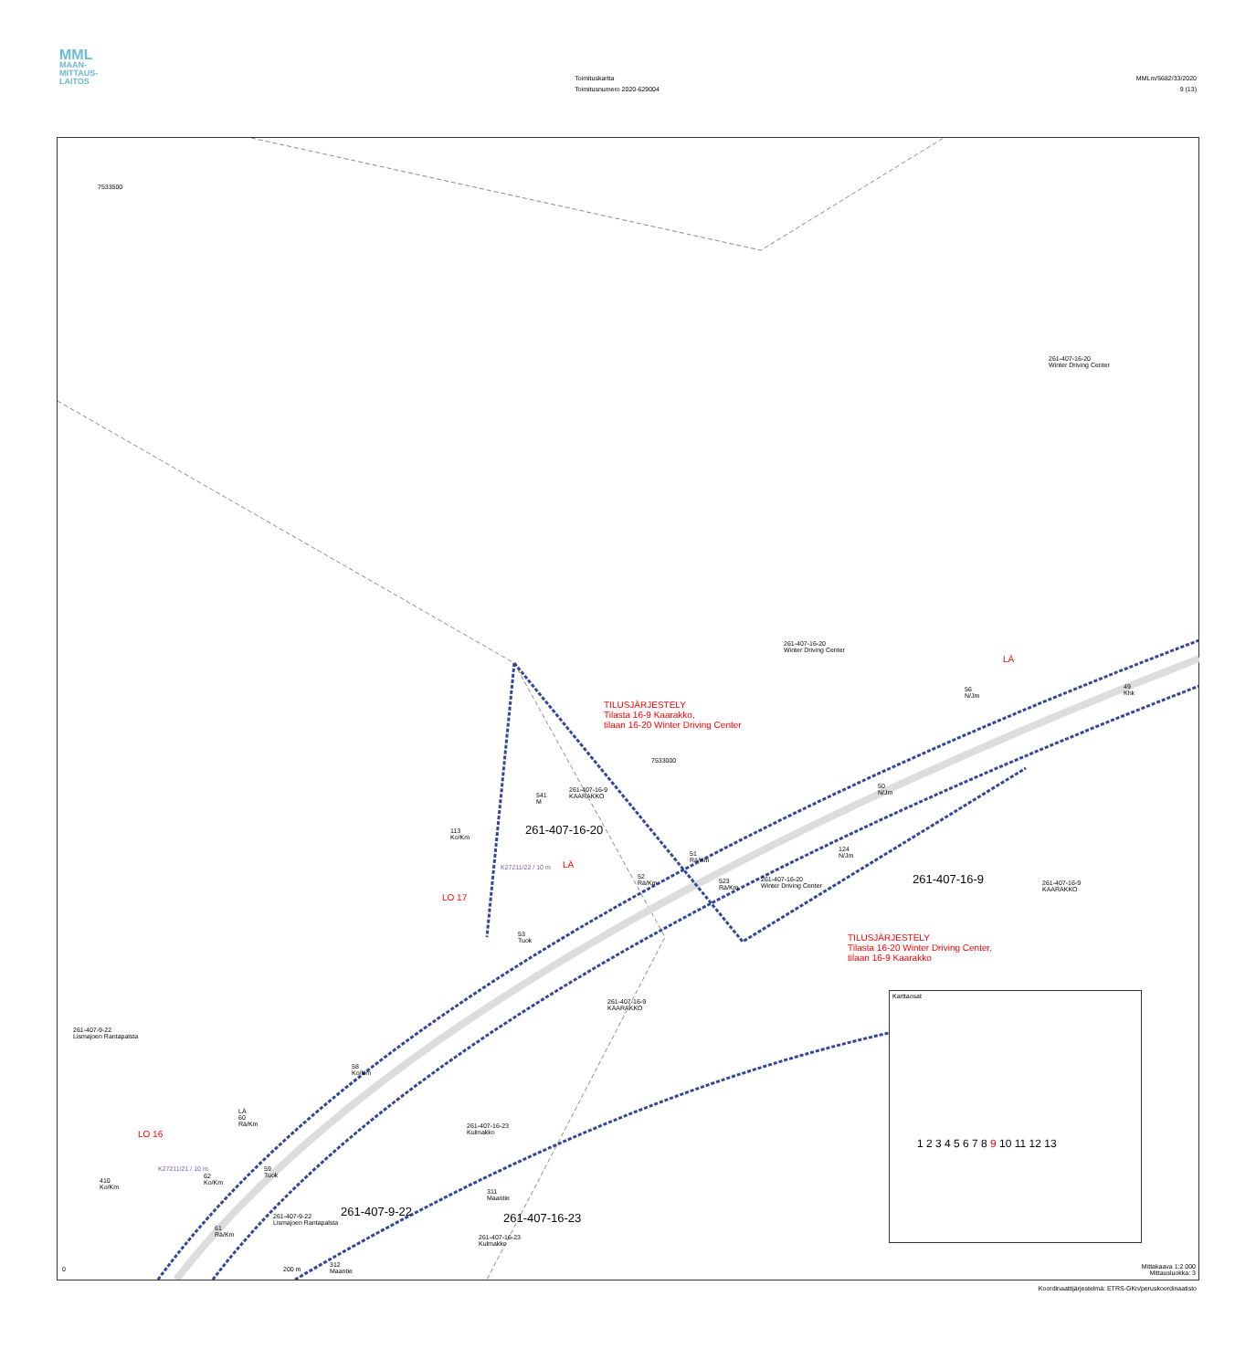MML
MAAN-
MITTAUS-
LAITOS
Toimituskartta
Toimitusnumero 2020-629004
MMLm/5682/33/2020
9 (13)
7533500
7533000
261-407-16-20
Winter Driving Center
261-407-16-20
Winter Driving Center
LÄ
56
N/Jm
49
Khk
TILUSJÄRJESTELY
Tilasta 16-9 Kaarakko,
tilaan 16-20 Winter Driving Center
261-407-16-9
KAARAKKO
541
M
261-407-16-20
50
N/Jm
113
Ko/Km
51
Rä/Km
124
N/Jm
K27211/22 / 10 m LÄ
52
Rä/Km
523
Rä/Km
261-407-16-20
Winter Driving Center
261-407-16-9
261-407-16-9
KAARAKKO
LO 17
53
Tuok
TILUSJÄRJESTELY
Tilasta 16-20 Winter Driving Center,
tilaan 16-9 Kaarakko
261-407-16-9
KAARAKKO
261-407-9-22
Lismajoen Rantapalsta
58
Ko/Km
LÄ
60
Rä/Km
LO 16
261-407-16-23
Kulmakko
K27211/21 / 10 m
410
Ko/Km
62
Ko/Km
59
Tuok
311
Maantie
261-407-9-22 261-407-16-23
261-407-9-22
Lismajoen Rantapalsta
61
Rä/Km
261-407-16-23
Kulmakko
312
Maantie
0 200 m
Mittakaava 1:2 000
Mittausluokka: 3
Karttaosat
1 2 3 4 5 6 7 8 9 10 11 12 13
Koordinaattijärjestelmä: ETRS-GKn/peruskoordinaatisto